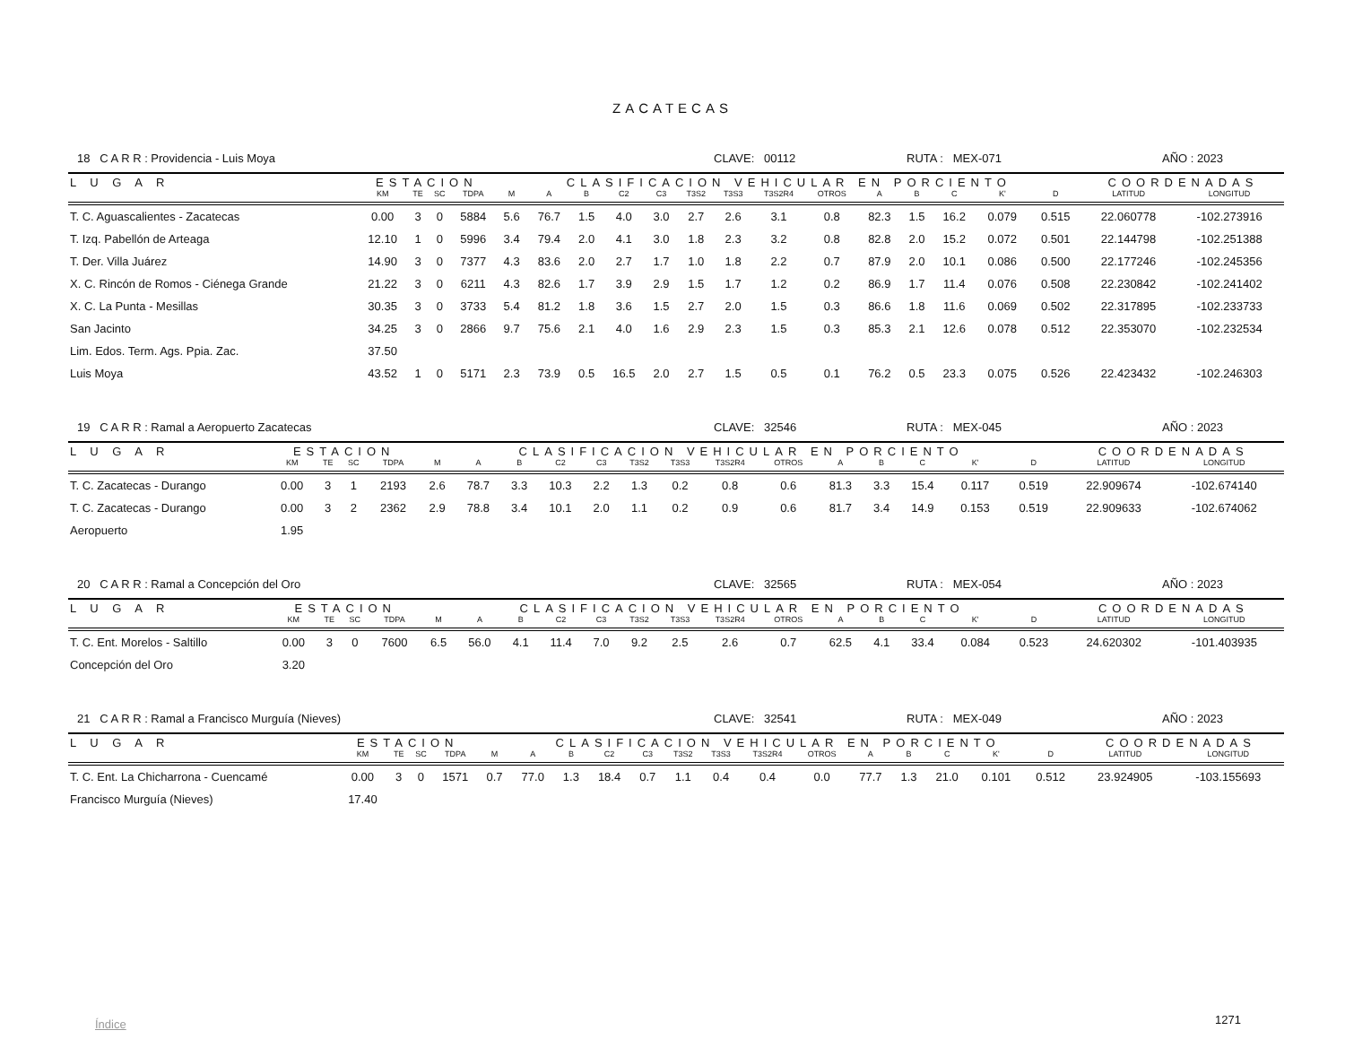ZACATECAS
18 C A R R : Providencia - Luis Moya CLAVE: 00112 RUTA : MEX-071 AÑO : 2023
| L U G A R | ESTACION | | | | CLASIFICACION VEHICULAR EN PORCIENTO | | | | | | | | | | | | | | COORDENADAS | |
| --- | --- | --- | --- | --- | --- | --- | --- | --- | --- | --- | --- | --- | --- | --- | --- | --- | --- | --- | --- | --- |
| | KM | TE | SC | TDPA | M | A | B | C2 | C3 | T3S2 | T3S3 | T3S2R4 | OTROS | A | B | C | K' | D | LATITUD | LONGITUD |
| T. C. Aguascalientes - Zacatecas | 0.00 | 3 | 0 | 5884 | 5.6 | 76.7 | 1.5 | 4.0 | 3.0 | 2.7 | 2.6 | 3.1 | 0.8 | 82.3 | 1.5 | 16.2 | 0.079 | 0.515 | 22.060778 | -102.273916 |
| T. Izq. Pabellón de Arteaga | 12.10 | 1 | 0 | 5996 | 3.4 | 79.4 | 2.0 | 4.1 | 3.0 | 1.8 | 2.3 | 3.2 | 0.8 | 82.8 | 2.0 | 15.2 | 0.072 | 0.501 | 22.144798 | -102.251388 |
| T. Der. Villa Juárez | 14.90 | 3 | 0 | 7377 | 4.3 | 83.6 | 2.0 | 2.7 | 1.7 | 1.0 | 1.8 | 2.2 | 0.7 | 87.9 | 2.0 | 10.1 | 0.086 | 0.500 | 22.177246 | -102.245356 |
| X. C. Rincón de Romos - Ciénega Grande | 21.22 | 3 | 0 | 6211 | 4.3 | 82.6 | 1.7 | 3.9 | 2.9 | 1.5 | 1.7 | 1.2 | 0.2 | 86.9 | 1.7 | 11.4 | 0.076 | 0.508 | 22.230842 | -102.241402 |
| X. C. La Punta - Mesillas | 30.35 | 3 | 0 | 3733 | 5.4 | 81.2 | 1.8 | 3.6 | 1.5 | 2.7 | 2.0 | 1.5 | 0.3 | 86.6 | 1.8 | 11.6 | 0.069 | 0.502 | 22.317895 | -102.233733 |
| San Jacinto | 34.25 | 3 | 0 | 2866 | 9.7 | 75.6 | 2.1 | 4.0 | 1.6 | 2.9 | 2.3 | 1.5 | 0.3 | 85.3 | 2.1 | 12.6 | 0.078 | 0.512 | 22.353070 | -102.232534 |
| Lim. Edos. Term. Ags. Ppia. Zac. | 37.50 | | | | | | | | | | | | | | | | | | | |
| Luis Moya | 43.52 | 1 | 0 | 5171 | 2.3 | 73.9 | 0.5 | 16.5 | 2.0 | 2.7 | 1.5 | 0.5 | 0.1 | 76.2 | 0.5 | 23.3 | 0.075 | 0.526 | 22.423432 | -102.246303 |
19 C A R R : Ramal a Aeropuerto Zacatecas CLAVE: 32546 RUTA : MEX-045 AÑO : 2023
| L U G A R | ESTACION | | | | CLASIFICACION VEHICULAR EN PORCIENTO | | | | | | | | | | | | | | COORDENADAS | |
| --- | --- | --- | --- | --- | --- | --- | --- | --- | --- | --- | --- | --- | --- | --- | --- | --- | --- | --- | --- | --- |
| | KM | TE | SC | TDPA | M | A | B | C2 | C3 | T3S2 | T3S3 | T3S2R4 | OTROS | A | B | C | K' | D | LATITUD | LONGITUD |
| T. C. Zacatecas - Durango | 0.00 | 3 | 1 | 2193 | 2.6 | 78.7 | 3.3 | 10.3 | 2.2 | 1.3 | 0.2 | 0.8 | 0.6 | 81.3 | 3.3 | 15.4 | 0.117 | 0.519 | 22.909674 | -102.674140 |
| T. C. Zacatecas - Durango | 0.00 | 3 | 2 | 2362 | 2.9 | 78.8 | 3.4 | 10.1 | 2.0 | 1.1 | 0.2 | 0.9 | 0.6 | 81.7 | 3.4 | 14.9 | 0.153 | 0.519 | 22.909633 | -102.674062 |
| Aeropuerto | 1.95 | | | | | | | | | | | | | | | | | | | |
20 C A R R : Ramal a Concepción del Oro CLAVE: 32565 RUTA : MEX-054 AÑO : 2023
| L U G A R | ESTACION | | | | CLASIFICACION VEHICULAR EN PORCIENTO | | | | | | | | | | | | | | COORDENADAS | |
| --- | --- | --- | --- | --- | --- | --- | --- | --- | --- | --- | --- | --- | --- | --- | --- | --- | --- | --- | --- | --- |
| | KM | TE | SC | TDPA | M | A | B | C2 | C3 | T3S2 | T3S3 | T3S2R4 | OTROS | A | B | C | K' | D | LATITUD | LONGITUD |
| T. C. Ent. Morelos - Saltillo | 0.00 | 3 | 0 | 7600 | 6.5 | 56.0 | 4.1 | 11.4 | 7.0 | 9.2 | 2.5 | 2.6 | 0.7 | 62.5 | 4.1 | 33.4 | 0.084 | 0.523 | 24.620302 | -101.403935 |
| Concepción del Oro | 3.20 | | | | | | | | | | | | | | | | | | | |
21 C A R R : Ramal a Francisco Murguía (Nieves) CLAVE: 32541 RUTA : MEX-049 AÑO : 2023
| L U G A R | ESTACION | | | | CLASIFICACION VEHICULAR EN PORCIENTO | | | | | | | | | | | | | | COORDENADAS | |
| --- | --- | --- | --- | --- | --- | --- | --- | --- | --- | --- | --- | --- | --- | --- | --- | --- | --- | --- | --- | --- |
| | KM | TE | SC | TDPA | M | A | B | C2 | C3 | T3S2 | T3S3 | T3S2R4 | OTROS | A | B | C | K' | D | LATITUD | LONGITUD |
| T. C. Ent. La Chicharrona - Cuencamé | 0.00 | 3 | 0 | 1571 | 0.7 | 77.0 | 1.3 | 18.4 | 0.7 | 1.1 | 0.4 | 0.4 | 0.0 | 77.7 | 1.3 | 21.0 | 0.101 | 0.512 | 23.924905 | -103.155693 |
| Francisco Murguía (Nieves) | 17.40 | | | | | | | | | | | | | | | | | | | |
Índice 1271